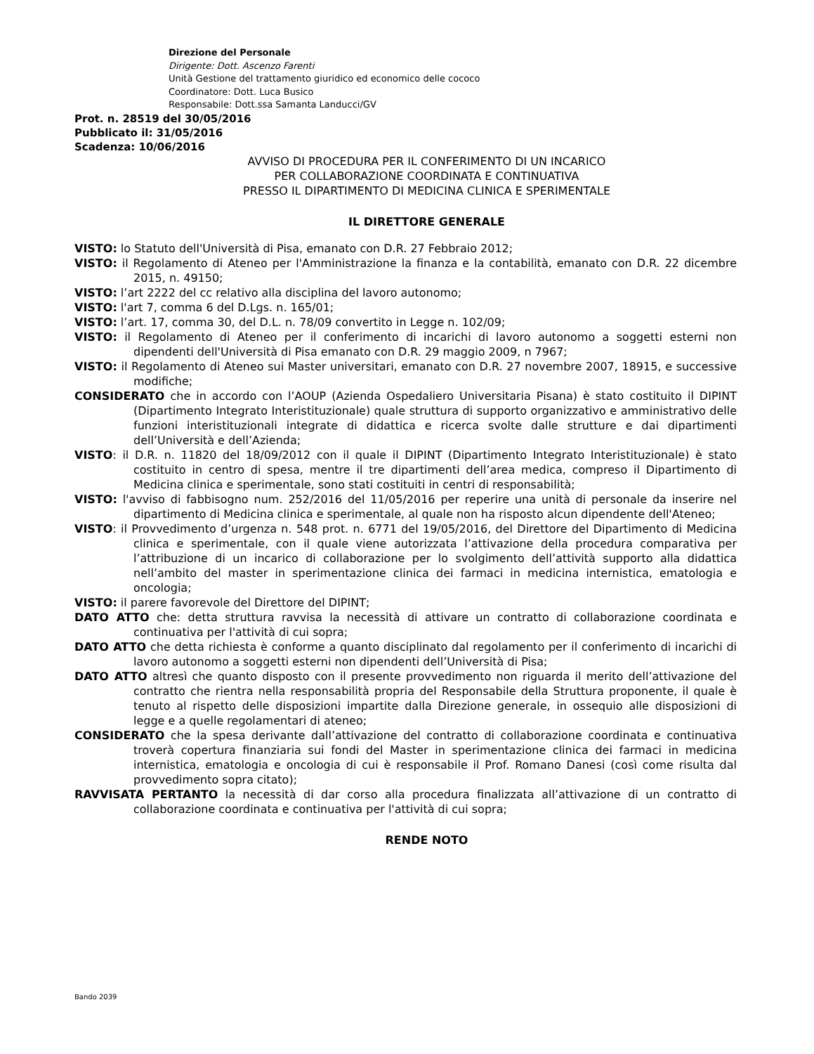Direzione del Personale
Dirigente: Dott. Ascenzo Farenti
Unità Gestione del trattamento giuridico ed economico delle cococo
Coordinatore: Dott. Luca Busico
Responsabile: Dott.ssa Samanta Landucci/GV
Prot. n. 28519 del 30/05/2016
Pubblicato il: 31/05/2016
Scadenza: 10/06/2016
AVVISO DI PROCEDURA PER IL CONFERIMENTO DI UN INCARICO
PER COLLABORAZIONE COORDINATA E CONTINUATIVA
PRESSO IL DIPARTIMENTO DI MEDICINA CLINICA E SPERIMENTALE
IL DIRETTORE GENERALE
VISTO: lo Statuto dell'Università di Pisa, emanato con D.R. 27 Febbraio 2012;
VISTO: il Regolamento di Ateneo per l'Amministrazione la finanza e la contabilità, emanato con D.R. 22 dicembre 2015, n. 49150;
VISTO: l’art 2222 del cc relativo alla disciplina del lavoro autonomo;
VISTO: l'art 7, comma 6 del D.Lgs. n. 165/01;
VISTO: l’art. 17, comma 30, del D.L. n. 78/09 convertito in Legge n. 102/09;
VISTO: il Regolamento di Ateneo per il conferimento di incarichi di lavoro autonomo a soggetti esterni non dipendenti dell'Università di Pisa emanato con D.R. 29 maggio 2009, n 7967;
VISTO: il Regolamento di Ateneo sui Master universitari, emanato con D.R. 27 novembre 2007, 18915, e successive modifiche;
CONSIDERATO che in accordo con l’AOUP (Azienda Ospedaliero Universitaria Pisana) è stato costituito il DIPINT (Dipartimento Integrato Interistituzionale) quale struttura di supporto organizzativo e amministrativo delle funzioni interistituzionali integrate di didattica e ricerca svolte dalle strutture e dai dipartimenti dell’Università e dell’Azienda;
VISTO: il D.R. n. 11820 del 18/09/2012 con il quale il DIPINT (Dipartimento Integrato Interistituzionale) è stato costituito in centro di spesa, mentre il tre dipartimenti dell’area medica, compreso il Dipartimento di Medicina clinica e sperimentale, sono stati costituiti in centri di responsabilità;
VISTO: l'avviso di fabbisogno num. 252/2016 del 11/05/2016 per reperire una unità di personale da inserire nel dipartimento di Medicina clinica e sperimentale, al quale non ha risposto alcun dipendente dell'Ateneo;
VISTO: il Provvedimento d’urgenza n. 548 prot. n. 6771 del 19/05/2016, del Direttore del Dipartimento di Medicina clinica e sperimentale, con il quale viene autorizzata l’attivazione della procedura comparativa per l’attribuzione di un incarico di collaborazione per lo svolgimento dell’attività supporto alla didattica nell’ambito del master in sperimentazione clinica dei farmaci in medicina internistica, ematologia e oncologia;
VISTO: il parere favorevole del Direttore del DIPINT;
DATO ATTO che: detta struttura ravvisa la necessità di attivare un contratto di collaborazione coordinata e continuativa per l'attività di cui sopra;
DATO ATTO che detta richiesta è conforme a quanto disciplinato dal regolamento per il conferimento di incarichi di lavoro autonomo a soggetti esterni non dipendenti dell’Università di Pisa;
DATO ATTO altresì che quanto disposto con il presente provvedimento non riguarda il merito dell’attivazione del contratto che rientra nella responsabilità propria del Responsabile della Struttura proponente, il quale è tenuto al rispetto delle disposizioni impartite dalla Direzione generale, in ossequio alle disposizioni di legge e a quelle regolamentari di ateneo;
CONSIDERATO che la spesa derivante dall’attivazione del contratto di collaborazione coordinata e continuativa troverà copertura finanziaria sui fondi del Master in sperimentazione clinica dei farmaci in medicina internistica, ematologia e oncologia di cui è responsabile il Prof. Romano Danesi (così come risulta dal provvedimento sopra citato);
RAVVISATA PERTANTO la necessità di dar corso alla procedura finalizzata all’attivazione di un contratto di collaborazione coordinata e continuativa per l'attività di cui sopra;
RENDE NOTO
Bando 2039